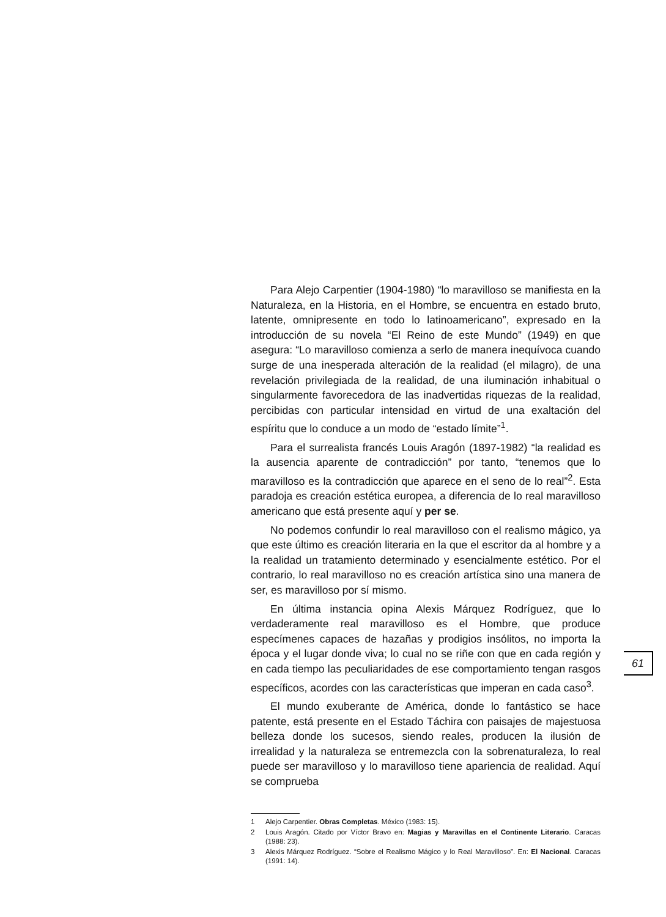Para Alejo Carpentier (1904-1980) “lo maravilloso se manifiesta en la Naturaleza, en la Historia, en el Hombre, se encuentra en estado bruto, latente, omnipresente en todo lo latinoamericano”, expresado en la introducción de su novela “El Reino de este Mundo” (1949) en que asegura: “Lo maravilloso comienza a serlo de manera inequívoca cuando surge de una inesperada alteración de la realidad (el milagro), de una revelación privilegiada de la realidad, de una iluminación inhabitual o singularmente favorecedora de las inadvertidas riquezas de la realidad, percibidas con particular intensidad en virtud de una exaltación del espíritu que lo conduce a un modo de “estado límite”<sup>1</sup>.
Para el surrealista francés Louis Aragón (1897-1982) “la realidad es la ausencia aparente de contradicción” por tanto, “tenemos que lo maravilloso es la contradicción que aparece en el seno de lo real”<sup>2</sup>. Esta paradoja es creación estética europea, a diferencia de lo real maravilloso americano que está presente aquí y per se.
No podemos confundir lo real maravilloso con el realismo mágico, ya que este último es creación literaria en la que el escritor da al hombre y a la realidad un tratamiento determinado y esencialmente estético. Por el contrario, lo real maravilloso no es creación artística sino una manera de ser, es maravilloso por sí mismo.
En última instancia opina Alexis Márquez Rodríguez, que lo verdaderamente real maravilloso es el Hombre, que produce especímenes capaces de hazañas y prodigios insólitos, no importa la época y el lugar donde viva; lo cual no se riñe con que en cada región y en cada tiempo las peculiaridades de ese comportamiento tengan rasgos específicos, acordes con las características que imperan en cada caso<sup>3</sup>.
El mundo exuberante de América, donde lo fantástico se hace patente, está presente en el Estado Táchira con paisajes de majestuosa belleza donde los sucesos, siendo reales, producen la ilusión de irrealidad y la naturaleza se entremezcla con la sobrenaturaleza, lo real puede ser maravilloso y lo maravilloso tiene apariencia de realidad. Aquí se comprueba
1 Alejo Carpentier. Obras Completas. México (1983: 15).
2 Louis Aragón. Citado por Víctor Bravo en: Magias y Maravillas en el Continente Literario. Caracas (1988: 23).
3 Alexis Márquez Rodríguez. “Sobre el Realismo Mágico y lo Real Maravilloso”. En: El Nacional. Caracas (1991: 14).
61